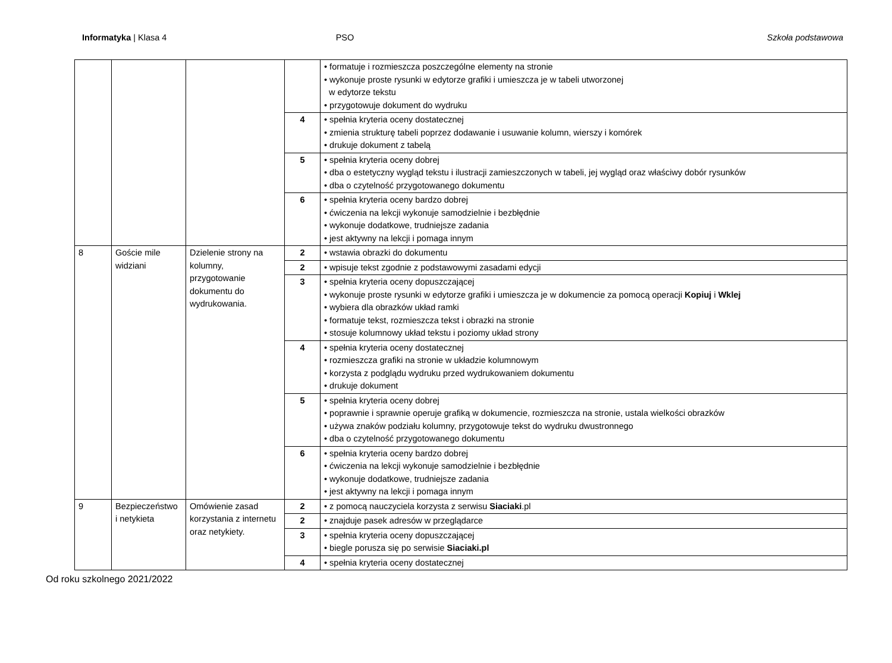Informatyka | Klasa 4 PSO Szkoła podstawowa
| | | | | • formatuje i rozmieszcza poszczególne elementy na stronie • wykonuje proste rysunki w edytorze grafiki i umieszcza je w tabeli utworzonej w edytorze tekstu • przygotowuje dokument do wydruku |
| | | | 4 | • spełnia kryteria oceny dostatecznej • zmienia strukturę tabeli poprzez dodawanie i usuwanie kolumn, wierszy i komórek • drukuje dokument z tabelą |
| | | | 5 | • spełnia kryteria oceny dobrej • dba o estetyczny wygląd tekstu i ilustracji zamieszczonych w tabeli, jej wygląd oraz właściwy dobór rysunków • dba o czytelność przygotowanego dokumentu |
| | | | 6 | • spełnia kryteria oceny bardzo dobrej • ćwiczenia na lekcji wykonuje samodzielnie i bezbłędnie • wykonuje dodatkowe, trudniejsze zadania • jest aktywny na lekcji i pomaga innym |
| 8 | Goście mile widziani | Dzielenie strony na kolumny, przygotowanie dokumentu do wydrukowania. | 2 | • wstawia obrazki do dokumentu |
| | | | 2 | • wpisuje tekst zgodnie z podstawowymi zasadami edycji |
| | | | 3 | • spełnia kryteria oceny dopuszczającej • wykonuje proste rysunki w edytorze grafiki i umieszcza je w dokumencie za pomocą operacji Kopiuj i Wklej • wybiera dla obrazków układ ramki • formatuje tekst, rozmieszcza tekst i obrazki na stronie • stosuje kolumnowy układ tekstu i poziomy układ strony |
| | | | 4 | • spełnia kryteria oceny dostatecznej • rozmieszcza grafiki na stronie w układzie kolumnowym • korzysta z podglądu wydruku przed wydrukowaniem dokumentu • drukuje dokument |
| | | | 5 | • spełnia kryteria oceny dobrej • poprawnie i sprawnie operuje grafiką w dokumencie, rozmieszcza na stronie, ustala wielkości obrazków • używa znaków podziału kolumny, przygotowuje tekst do wydruku dwustronnego • dba o czytelność przygotowanego dokumentu |
| | | | 6 | • spełnia kryteria oceny bardzo dobrej • ćwiczenia na lekcji wykonuje samodzielnie i bezbłędnie • wykonuje dodatkowe, trudniejsze zadania • jest aktywny na lekcji i pomaga innym |
| 9 | Bezpieczeństwo i netykieta | Omówienie zasad korzystania z internetu oraz netykiety. | 2 | • z pomocą nauczyciela korzysta z serwisu Siaciaki .pl |
| | | | 2 | • znajduje pasek adresów w przeglądarce |
| | | | 3 | • spełnia kryteria oceny dopuszczającej • biegle porusza się po serwisie Siaciaki.pl |
| | | | 4 | • spełnia kryteria oceny dostatecznej |
Od roku szkolnego 2021/2022